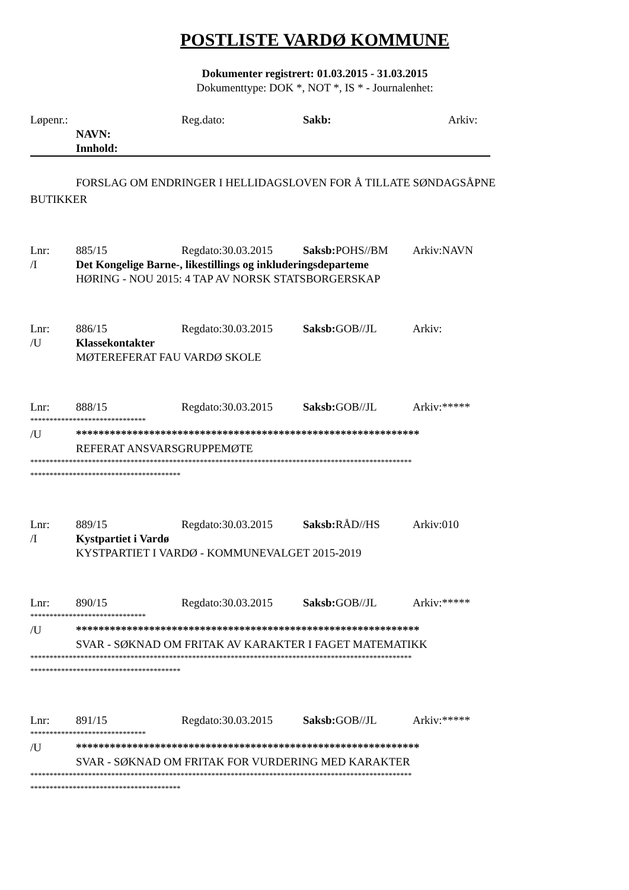POSTLISTE VARDØ KOMMUNE
Dokumenter registrert: 01.03.2015 - 31.03.2015
Dokumenttype: DOK *, NOT *, IS * - Journalenhet:
Løpenr.: Reg.dato: Sakb: Arkiv:
NAVN:
Innhold:
FORSLAG OM ENDRINGER I HELLIDAGSLOVEN FOR Å TILLATE SØNDAGSÅPNE
BUTIKKER
Lnr: 885/15 Regdato:30.03.2015 Saksb: POHS//BM Arkiv:NAVN
/I Det Kongelige Barne-, likestillings og inkluderingsdeparteme
HØRING - NOU 2015: 4 TAP AV NORSK STATSBORGERSKAP
Lnr: 886/15 Regdato:30.03.2015 Saksb: GOB//JL Arkiv:
/U Klassekontakter
MØTEREFERAT FAU VARDØ SKOLE
Lnr: 888/15 Regdato:30.03.2015 Saksb: GOB//JL Arkiv:*****
******************************
/U *************************************************************
REFERAT ANSVARSGRUPPEMØTE
***************************************************************************************************
***************************************
Lnr: 889/15 Regdato:30.03.2015 Saksb: RÅD//HS Arkiv:010
/I Kystpartiet i Vardø
KYSTPARTIET I VARDØ - KOMMUNEVALGET 2015-2019
Lnr: 890/15 Regdato:30.03.2015 Saksb: GOB//JL Arkiv:*****
******************************
/U *************************************************************
SVAR - SØKNAD OM FRITAK AV KARAKTER I FAGET MATEMATIKK
***************************************************************************************************
***************************************
Lnr: 891/15 Regdato:30.03.2015 Saksb: GOB//JL Arkiv:*****
******************************
/U *************************************************************
SVAR - SØKNAD OM FRITAK FOR VURDERING MED KARAKTER
***************************************************************************************************
***************************************